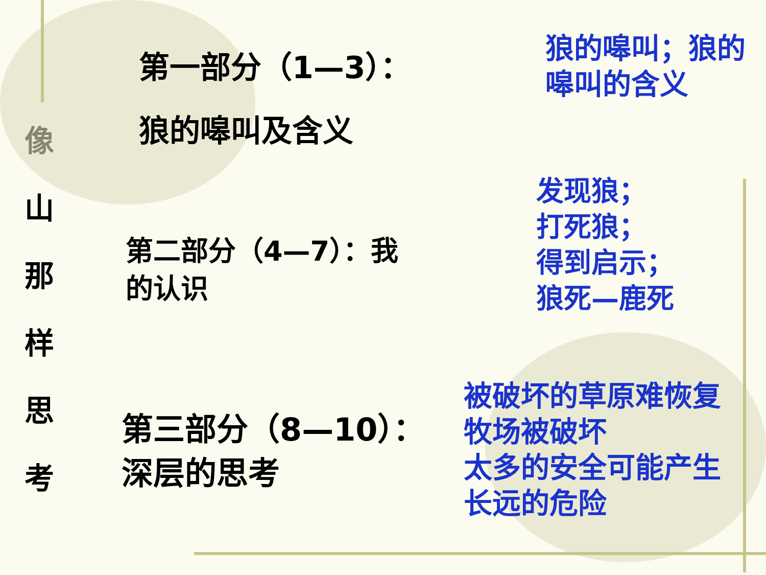像
山
那
样
思
考
第一部分（1—3）：
狼的嗥叫及含义
狼的嗥叫；狼的
嗥叫的含义
第二部分（4—7）：我
的认识
发现狼；
打死狼；
得到启示；
狼死—鹿死
第三部分（8—10）：
深层的思考
被破坏的草原难恢复
牧场被破坏
太多的安全可能产生
长远的危险